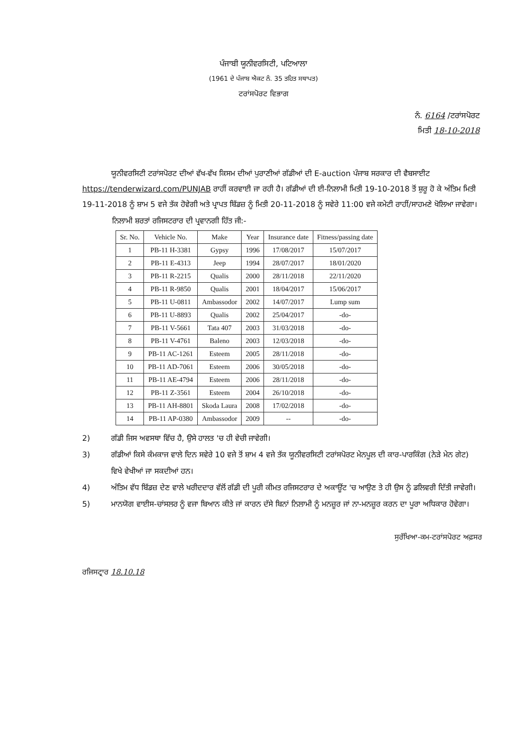ਪੰਜਾਬੀ ਯੂਨੀਵਰਸਿਟੀ, ਪਟਿਆਲਾ
(1961 ਦੇ ਪੰਜਾਬ ਐਕਟ ਨੰ. 35 ਤਹਿਤ ਸਥਾਪਤ)
ਟਰਾਂਸਪੋਰਟ ਵਿਭਾਗ
ਨੰ. 6164 /ਟਰਾਂਸਪੋਰਟ
ਮਿਤੀ 18-10-2018
ਯੂਨੀਵਰਸਿਟੀ ਟਰਾਂਸਪੋਰਟ ਦੀਆਂ ਵੱਖ-ਵੱਖ ਕਿਸਮ ਦੀਆਂ ਪੁਰਾਣੀਆਂ ਗੱਡੀਆਂ ਦੀ E-auction ਪੰਜਾਬ ਸਰਕਾਰ ਦੀ ਵੈਬਸਾਈਟ https://tenderwizard.com/PUNJAB ਰਾਹੀਂ ਕਰਵਾਈ ਜਾ ਰਹੀ ਹੈ। ਗੱਡੀਆਂ ਦੀ ਈ-ਨਿਲਾਮੀ ਮਿਤੀ 19-10-2018 ਤੋਂ ਸ਼ੁਰੂ ਹੋ ਕੇ ਅੰਤਿਮ ਮਿਤੀ 19-11-2018 ਨੂੰ ਸ਼ਾਮ 5 ਵਜੇ ਤੱਕ ਹੋਵੇਗੀ ਅਤੇ ਪ੍ਰਾਪਤ ਬਿੱਡਜ਼ ਨੂੰ ਮਿਤੀ 20-11-2018 ਨੂੰ ਸਵੇਰੇ 11:00 ਵਜੇ ਕਮੇਟੀ ਰਾਹੀਂ/ਸਾਹਮਣੇ ਖੋਲਿਆ ਜਾਵੇਗਾ।
ਨਿਲਾਮੀ ਸ਼ਰਤਾਂ ਰਜਿਸਟਰਾਰ ਦੀ ਪ੍ਰਵਾਨਗੀ ਹਿੱਤ ਜੀ:-
| Sr. No. | Vehicle No. | Make | Year | Insurance date | Fitness/passing date |
| --- | --- | --- | --- | --- | --- |
| 1 | PB-11 H-3381 | Gypsy | 1996 | 17/08/2017 | 15/07/2017 |
| 2 | PB-11 E-4313 | Jeep | 1994 | 28/07/2017 | 18/01/2020 |
| 3 | PB-11 R-2215 | Qualis | 2000 | 28/11/2018 | 22/11/2020 |
| 4 | PB-11 R-9850 | Qualis | 2001 | 18/04/2017 | 15/06/2017 |
| 5 | PB-11 U-0811 | Ambassodor | 2002 | 14/07/2017 | Lump sum |
| 6 | PB-11 U-8893 | Qualis | 2002 | 25/04/2017 | -do- |
| 7 | PB-11 V-5661 | Tata 407 | 2003 | 31/03/2018 | -do- |
| 8 | PB-11 V-4761 | Baleno | 2003 | 12/03/2018 | -do- |
| 9 | PB-11 AC-1261 | Esteem | 2005 | 28/11/2018 | -do- |
| 10 | PB-11 AD-7061 | Esteem | 2006 | 30/05/2018 | -do- |
| 11 | PB-11 AE-4794 | Esteem | 2006 | 28/11/2018 | -do- |
| 12 | PB-11 Z-3561 | Esteem | 2004 | 26/10/2018 | -do- |
| 13 | PB-11 AH-8801 | Skoda Laura | 2008 | 17/02/2018 | -do- |
| 14 | PB-11 AP-0380 | Ambassodor | 2009 | -- | -do- |
2) ਗੱਡੀ ਜਿਸ ਅਵਸਥਾ ਵਿੱਚ ਹੈ, ਉਸੇ ਹਾਲਤ 'ਚ ਹੀ ਵੇਚੀ ਜਾਵੇਗੀ।
3) ਗੱਡੀਆਂ ਕਿਸੇ ਕੰਮਕਾਜ ਵਾਲੇ ਦਿਨ ਸਵੇਰੇ 10 ਵਜੇ ਤੋਂ ਸ਼ਾਮ 4 ਵਜੇ ਤੱਕ ਯੂਨੀਵਰਸਿਟੀ ਟਰਾਂਸਪੋਰਟ ਮੇਨਪੂਲ ਦੀ ਕਾਰ-ਪਾਰਕਿੰਗ (ਨੇੜੇ ਮੇਨ ਗੇਟ) ਵਿਖੇ ਵੇਖੀਆਂ ਜਾ ਸਕਦੀਆਂ ਹਨ।
4) ਅੰਤਿਮ ਵੱਧ ਬਿੱਡਜ਼ ਦੇਣ ਵਾਲੇ ਖਰੀਦਦਾਰ ਵੱਲੋਂ ਗੱਡੀ ਦੀ ਪੂਰੀ ਕੀਮਤ ਰਜਿਸਟਰਾਰ ਦੇ ਅਕਾਊਂਟ 'ਚ ਆਉਣ ਤੇ ਹੀ ਉਸ ਨੂੰ ਡਲਿਵਰੀ ਦਿੱਤੀ ਜਾਵੇਗੀ।
5) ਮਾਨਯੋਗ ਵਾਈਸ-ਚਾਂਸਲਰ ਨੂੰ ਵਜਾ ਬਿਆਨ ਕੀਤੇ ਜਾਂ ਕਾਰਨ ਦੱਸੇ ਬਿਨਾਂ ਨਿਲਾਮੀ ਨੂੰ ਮਨਜ਼ੂਰ ਜਾਂ ਨਾ-ਮਨਜ਼ੂਰ ਕਰਨ ਦਾ ਪੂਰਾ ਅਧਿਕਾਰ ਹੋਵੇਗਾ।
ਸੁਰੱਖਿਆ-ਕਮ-ਟਰਾਂਸਪੋਰਟ ਅਫ਼ਸਰ
ਰਜਿਸਟ੍ਰਾਰ 18.10.18